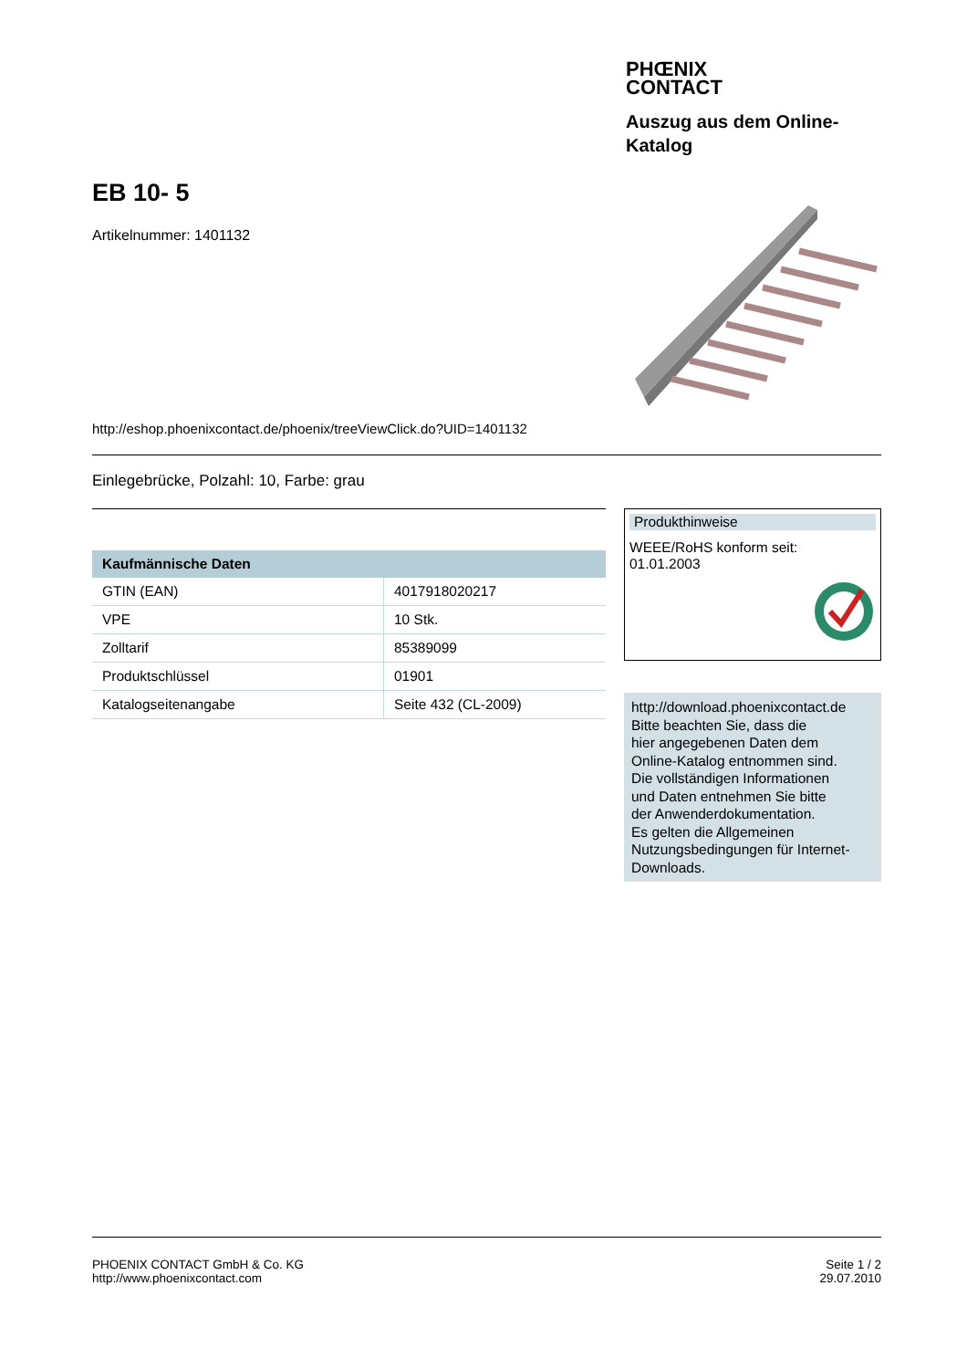PHŒNIX
CONTACT
Auszug aus dem Online-
Katalog
EB 10- 5
Artikelnummer: 1401132
http://eshop.phoenixcontact.de/phoenix/treeViewClick.do?UID=1401132
Einlegebrücke, Polzahl: 10, Farbe: grau
| Kaufmännische Daten | |
| --- | --- |
| GTIN (EAN) | 4017918020217 |
| VPE | 10 Stk. |
| Zolltarif | 85389099 |
| Produktschlüssel | 01901 |
| Katalogseitenangabe | Seite 432 (CL-2009) |
Produkthinweise
WEEE/RoHS konform seit:
01.01.2003
http://download.phoenixcontact.de
Bitte beachten Sie, dass die
hier angegebenen Daten dem
Online-Katalog entnommen sind.
Die vollständigen Informationen
und Daten entnehmen Sie bitte
der Anwenderdokumentation.
Es gelten die Allgemeinen
Nutzungsbedingungen für Internet-
Downloads.
PHOENIX CONTACT GmbH & Co. KG
http://www.phoenixcontact.com
Seite 1 / 2
29.07.2010